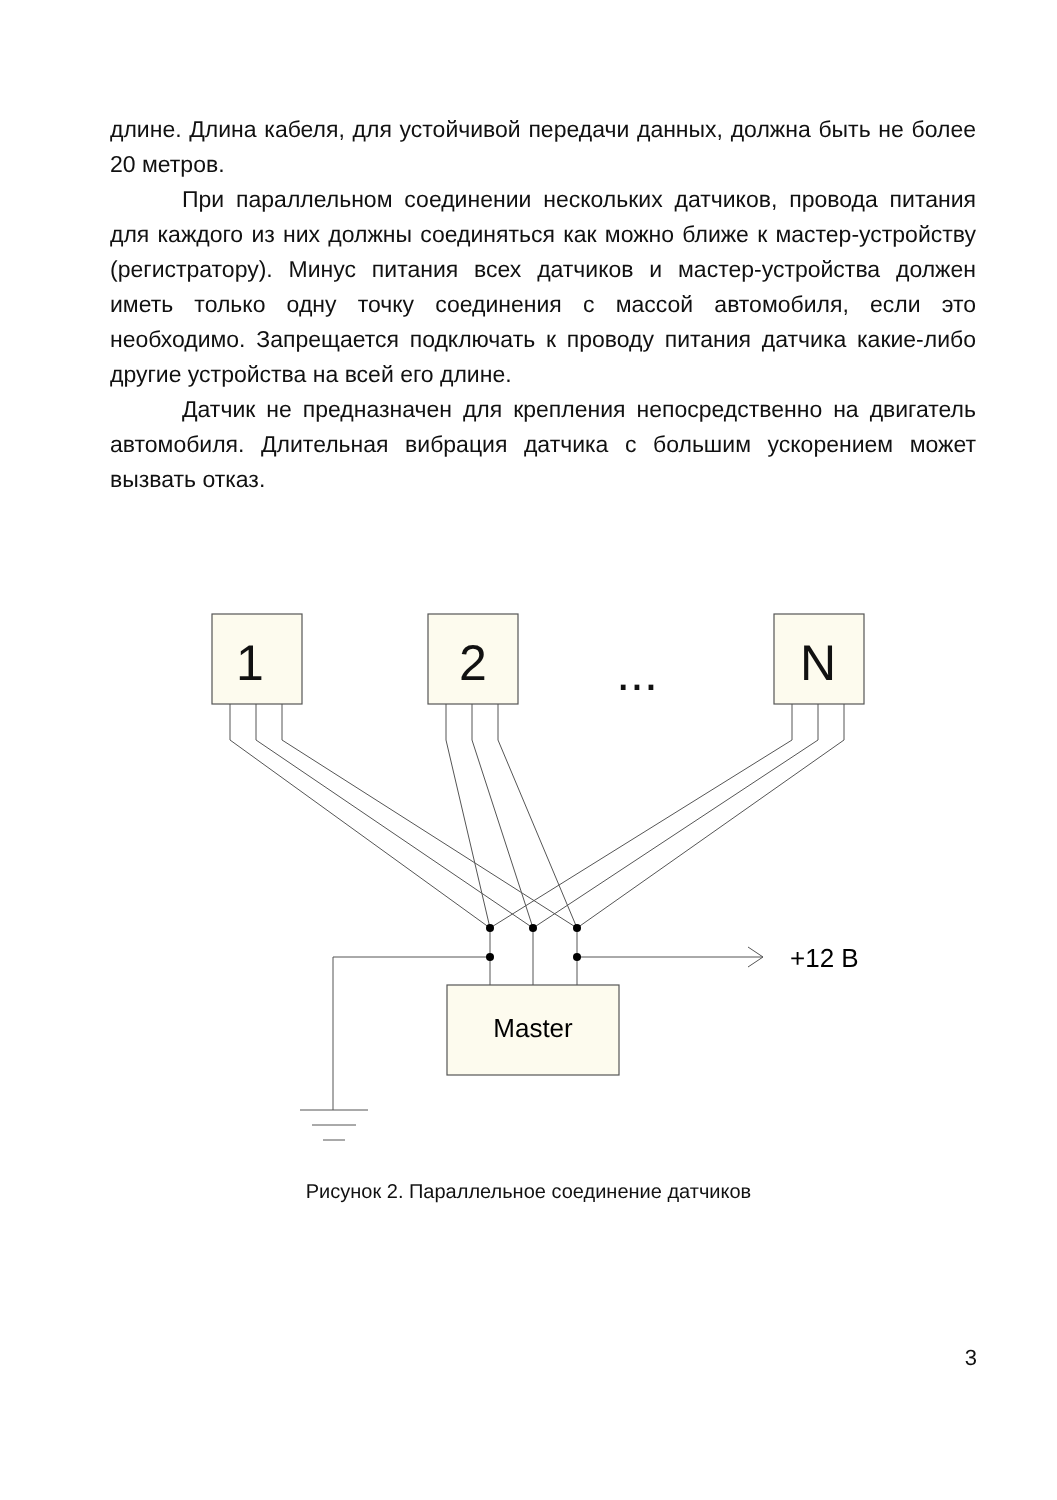длине. Длина кабеля, для устойчивой передачи данных, должна быть не более 20 метров.
При параллельном соединении нескольких датчиков, провода питания для каждого из них должны соединяться как можно ближе к мастер-устройству (регистратору). Минус питания всех датчиков и мастер-устройства должен иметь только одну точку соединения с массой автомобиля, если это необходимо. Запрещается подключать к проводу питания датчика какие-либо другие устройства на всей его длине.
Датчик не предназначен для крепления непосредственно на двигатель автомобиля. Длительная вибрация датчика с большим ускорением может вызвать отказ.
1
2
N
...
Master
+12 В
Рисунок 2. Параллельное соединение датчиков
3